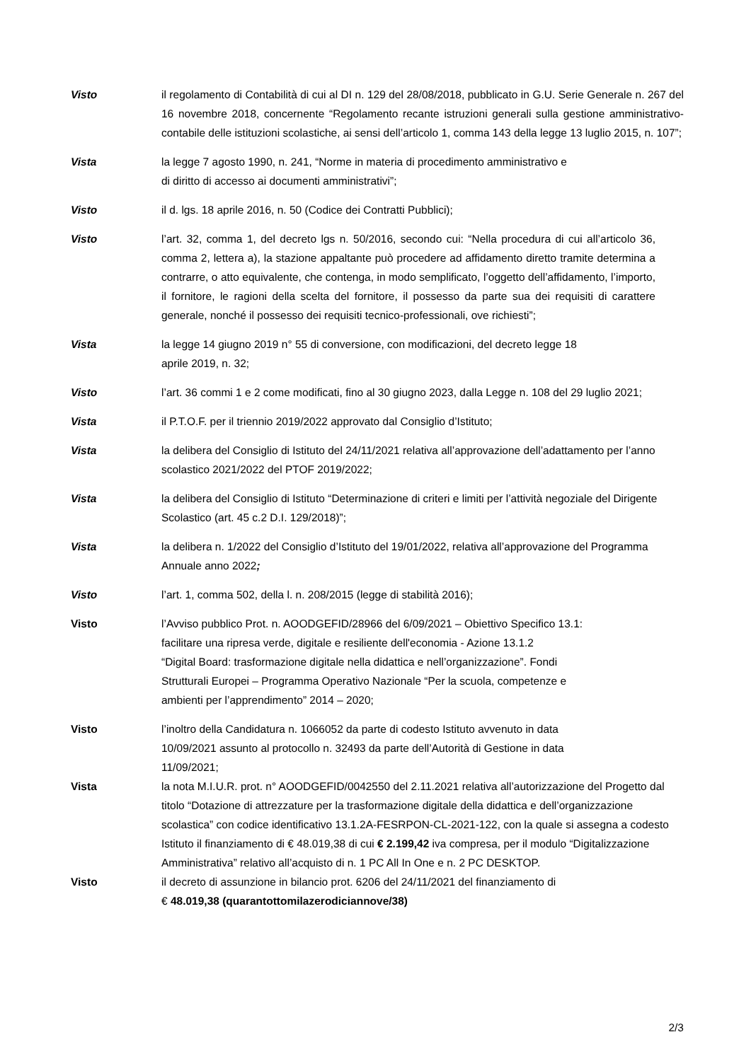Visto il regolamento di Contabilità di cui al DI n. 129 del 28/08/2018, pubblicato in G.U. Serie Generale n. 267 del 16 novembre 2018, concernente “Regolamento recante istruzioni generali sulla gestione amministrativo-contabile delle istituzioni scolastiche, ai sensi dell’articolo 1, comma 143 della legge 13 luglio 2015, n. 107”;
Vista la legge 7 agosto 1990, n. 241, “Norme in materia di procedimento amministrativo e
di diritto di accesso ai documenti amministrativi”;
Visto il d. lgs. 18 aprile 2016, n. 50 (Codice dei Contratti Pubblici);
Visto l’art. 32, comma 1, del decreto lgs n. 50/2016, secondo cui: “Nella procedura di cui all’articolo 36, comma 2, lettera a), la stazione appaltante può procedere ad affidamento diretto tramite determina a contrarre, o atto equivalente, che contenga, in modo semplificato, l’oggetto dell’affidamento, l’importo, il fornitore, le ragioni della scelta del fornitore, il possesso da parte sua dei requisiti di carattere generale, nonché il possesso dei requisiti tecnico-professionali, ove richiesti”;
Vista la legge 14 giugno 2019 n° 55 di conversione, con modificazioni, del decreto legge 18
aprile 2019, n. 32;
Visto l’art. 36 commi 1 e 2 come modificati, fino al 30 giugno 2023, dalla Legge n. 108 del 29 luglio 2021;
Vista il P.T.O.F. per il triennio 2019/2022 approvato dal Consiglio d’Istituto;
Vista la delibera del Consiglio di Istituto del 24/11/2021 relativa all’approvazione dell’adattamento per l’anno scolastico 2021/2022 del PTOF 2019/2022;
Vista la delibera del Consiglio di Istituto “Determinazione di criteri e limiti per l’attività negoziale del Dirigente Scolastico (art. 45 c.2 D.I. 129/2018)”;
Vista la delibera n. 1/2022 del Consiglio d’Istituto del 19/01/2022, relativa all’approvazione del Programma Annuale anno 2022;
Visto l’art. 1, comma 502, della l. n. 208/2015 (legge di stabilità 2016);
Visto l’Avviso pubblico Prot. n. AOODGEFID/28966 del 6/09/2021 – Obiettivo Specifico 13.1:
facilitare una ripresa verde, digitale e resiliente dell'economia - Azione 13.1.2
“Digital Board: trasformazione digitale nella didattica e nell’organizzazione”. Fondi
Strutturali Europei – Programma Operativo Nazionale “Per la scuola, competenze e
ambienti per l’apprendimento” 2014 – 2020;
Visto l’inoltro della Candidatura n. 1066052 da parte di codesto Istituto avvenuto in data
10/09/2021 assunto al protocollo n. 32493 da parte dell’Autorità di Gestione in data
11/09/2021;
Vista la nota M.I.U.R. prot. n° AOODGEFID/0042550 del 2.11.2021 relativa all’autorizzazione del Progetto dal titolo “Dotazione di attrezzature per la trasformazione digitale della didattica e dell’organizzazione scolastica” con codice identificativo 13.1.2A-FESRPON-CL-2021-122, con la quale si assegna a codesto Istituto il finanziamento di € 48.019,38 di cui € 2.199,42 iva compresa, per il modulo “Digitalizzazione Amministrativa” relativo all’acquisto di n. 1 PC All In One e n. 2 PC DESKTOP.
Visto il decreto di assunzione in bilancio prot. 6206 del 24/11/2021 del finanziamento di
€ 48.019,38 (quarantottomilazerodiciannove/38)
2/3